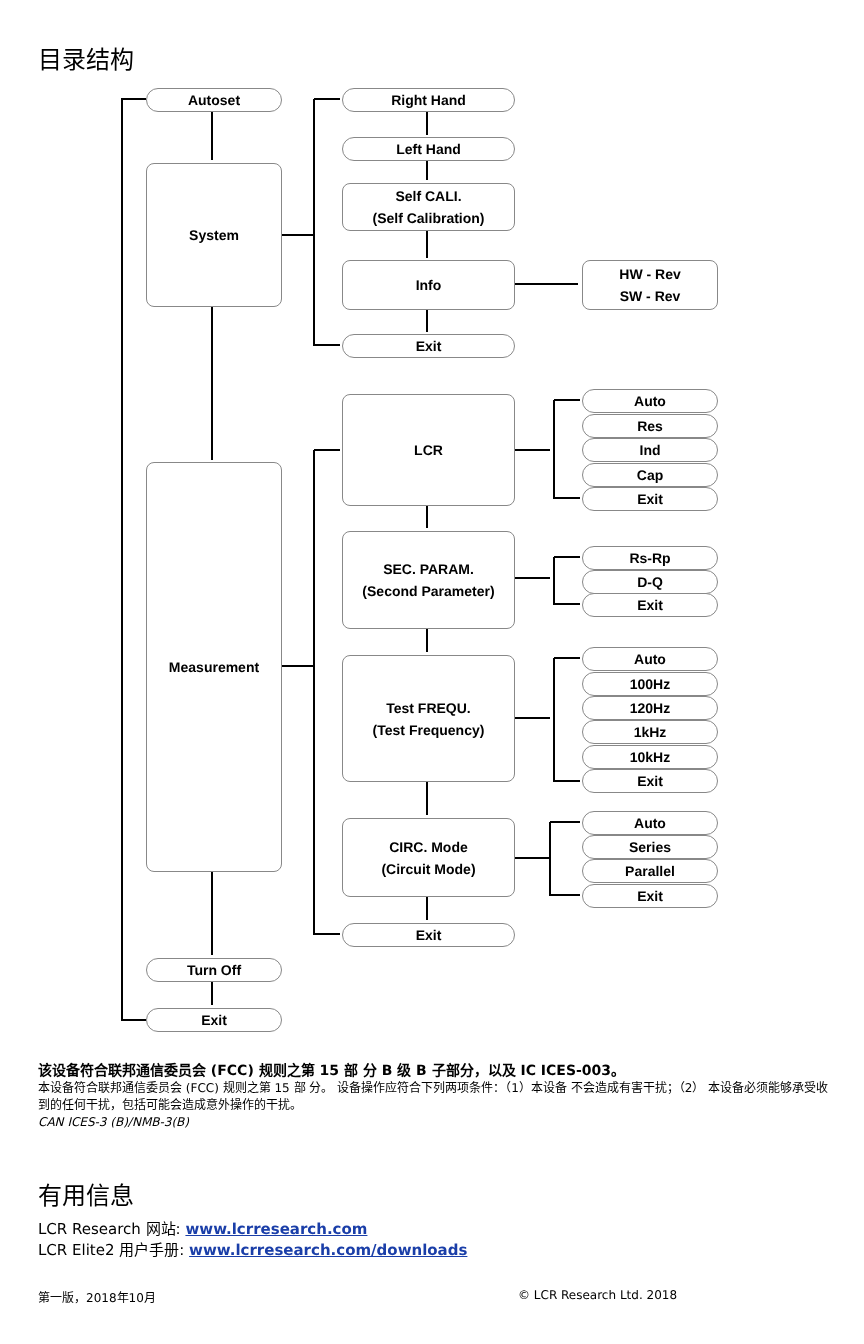目录结构
Autoset
System
Measurement
Turn Off
Exit
Right Hand
Left Hand
Self CALI.
(Self Calibration)
Info
HW - Rev
SW - Rev
Exit
LCR
SEC. PARAM.
(Second Parameter)
Test FREQU.
(Test Frequency)
CIRC. Mode
(Circuit Mode)
Exit
Auto
Res
Ind
Cap
Exit
Rs-Rp
D-Q
Exit
Auto
100Hz
120Hz
1kHz
10kHz
Exit
Auto
Series
Parallel
Exit
该设备符合联邦通信委员会 (FCC) 规则之第 15 部 分 B 级 B 子部分，以及 IC ICES-003。
本设备符合联邦通信委员会 (FCC) 规则之第 15 部 分。 设备操作应符合下列两项条件：（1）本设备 不会造成有害干扰；（2） 本设备必须能够承受收 到的任何干扰，包括可能会造成意外操作的干扰。
CAN ICES-3 (B)/NMB-3(B)
有用信息
LCR Research 网站: www.lcrresearch.com
LCR Elite2 用户手册: www.lcrresearch.com/downloads
第一版，2018年10月 © LCR Research Ltd. 2018